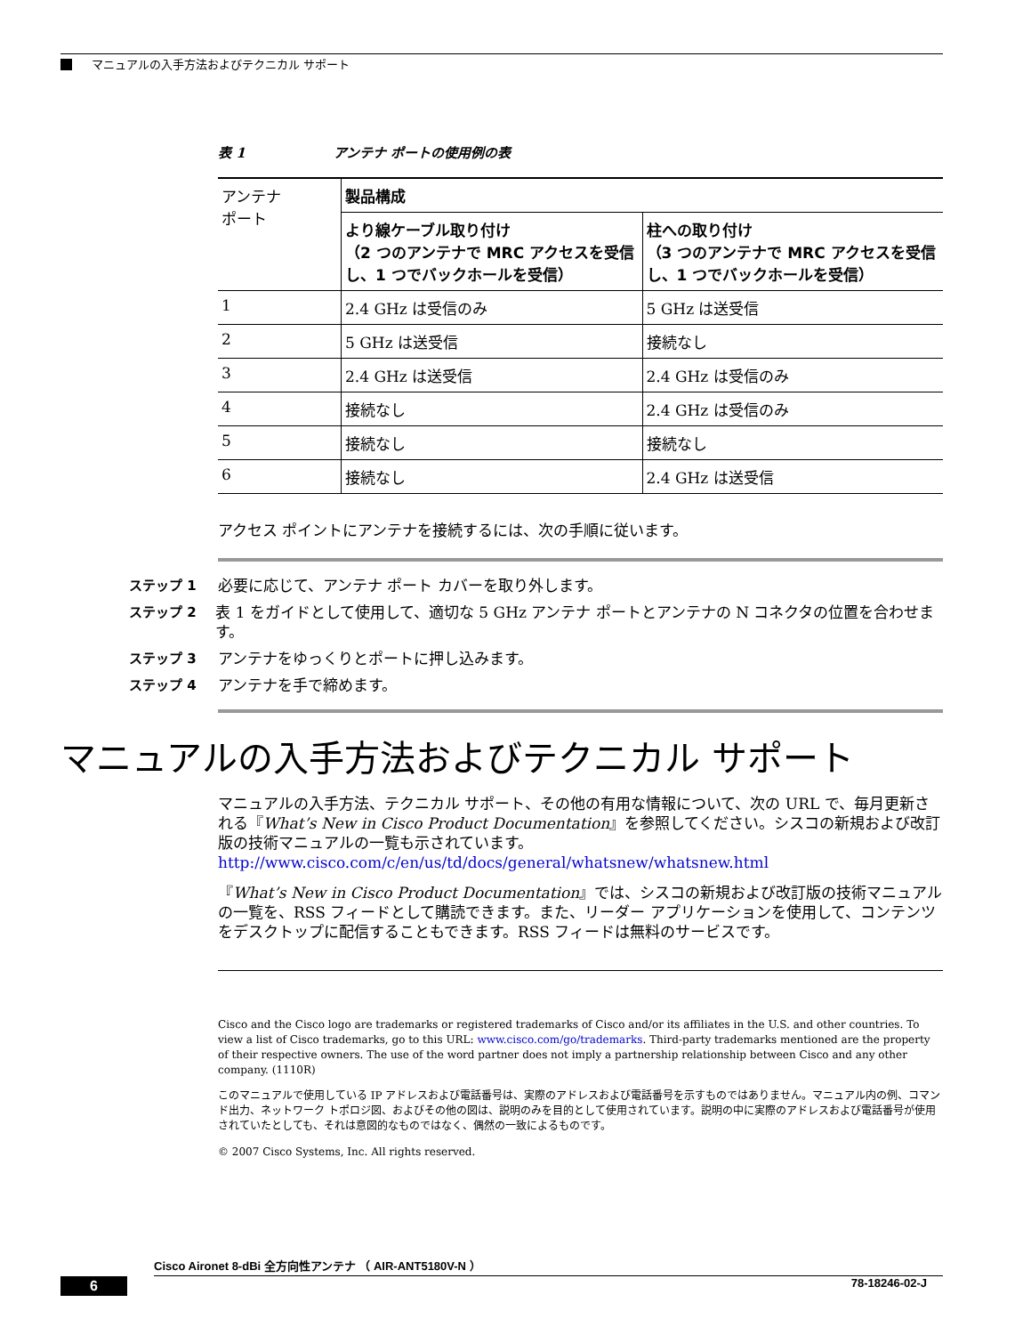マニュアルの入手方法およびテクニカル サポート
表 1 アンテナ ポートの使用例の表
| アンテナ ポート | 製品構成 | |
| --- | --- | --- |
| | より線ケーブル取り付け （2 つのアンテナで MRC アクセスを受信し、1 つでバックホールを受信） | 柱への取り付け （3 つのアンテナで MRC アクセスを受信し、1 つでバックホールを受信） |
| 1 | 2.4 GHz は受信のみ | 5 GHz は送受信 |
| 2 | 5 GHz は送受信 | 接続なし |
| 3 | 2.4 GHz は送受信 | 2.4 GHz は受信のみ |
| 4 | 接続なし | 2.4 GHz は受信のみ |
| 5 | 接続なし | 接続なし |
| 6 | 接続なし | 2.4 GHz は送受信 |
アクセス ポイントにアンテナを接続するには、次の手順に従います。
ステップ 1 必要に応じて、アンテナ ポート カバーを取り外します。
ステップ 2 表 1 をガイドとして使用して、適切な 5 GHz アンテナ ポートとアンテナの N コネクタの位置を合わせます。
ステップ 3 アンテナをゆっくりとポートに押し込みます。
ステップ 4 アンテナを手で締めます。
マニュアルの入手方法およびテクニカル サポート
マニュアルの入手方法、テクニカル サポート、その他の有用な情報について、次の URL で、毎月更新される『What’s New in Cisco Product Documentation』を参照してください。シスコの新規および改訂版の技術マニュアルの一覧も示されています。
http://www.cisco.com/c/en/us/td/docs/general/whatsnew/whatsnew.html
『What’s New in Cisco Product Documentation』では、シスコの新規および改訂版の技術マニュアルの一覧を、RSS フィードとして購読できます。また、リーダー アプリケーションを使用して、コンテンツをデスクトップに配信することもできます。RSS フィードは無料のサービスです。
Cisco and the Cisco logo are trademarks or registered trademarks of Cisco and/or its affiliates in the U.S. and other countries. To view a list of Cisco trademarks, go to this URL: www.cisco.com/go/trademarks. Third-party trademarks mentioned are the property of their respective owners. The use of the word partner does not imply a partnership relationship between Cisco and any other company. (1110R)
このマニュアルで使用している IP アドレスおよび電話番号は、実際のアドレスおよび電話番号を示すものではありません。マニュアル内の例、コマンド出力、ネットワーク トポロジ図、およびその他の図は、説明のみを目的として使用されています。説明の中に実際のアドレスおよび電話番号が使用されていたとしても、それは意図的なものではなく、偶然の一致によるものです。
© 2007 Cisco Systems, Inc. All rights reserved.
Cisco Aironet 8-dBi 全方向性アンテナ （ AIR-ANT5180V-N ）
6 78-18246-02-J